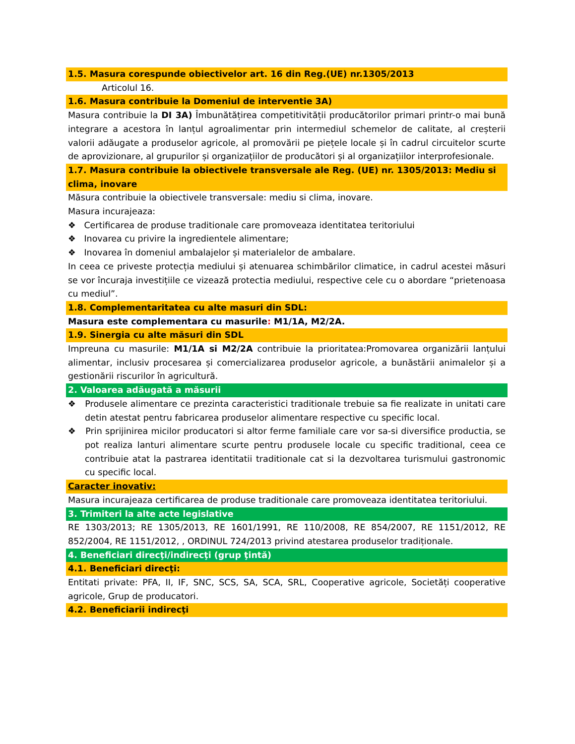1.5. Masura corespunde obiectivelor art. 16 din Reg.(UE) nr.1305/2013
Articolul 16.
1.6. Masura contribuie la Domeniul de interventie 3A)
Masura contribuie la DI 3A) Îmbunătățirea competitivității producătorilor primari printr-o mai bună integrare a acestora în lanțul agroalimentar prin intermediul schemelor de calitate, al creșterii valorii adăugate a produselor agricole, al promovării pe piețele locale și în cadrul circuitelor scurte de aprovizionare, al grupurilor și organizațiilor de producători și al organizațiilor interprofesionale.
1.7. Masura contribuie la obiectivele transversale ale Reg. (UE) nr. 1305/2013: Mediu si clima, inovare
Măsura contribuie la obiectivele transversale: mediu si clima, inovare.
Masura incurajeaza:
❖ Certificarea de produse traditionale care promoveaza identitatea teritoriului
❖ Inovarea cu privire la ingredientele alimentare;
❖ Inovarea în domeniul ambalajelor și materialelor de ambalare.
In ceea ce priveste protecția mediului și atenuarea schimbărilor climatice, in cadrul acestei măsuri se vor încuraja investițiile ce vizează protectia mediului, respective cele cu o abordare “prietenoasa cu mediul”.
1.8. Complementaritatea cu alte masuri din SDL:
Masura este complementara cu masurile: M1/1A, M2/2A.
1.9. Sinergia cu alte măsuri din SDL
Impreuna cu masurile: M1/1A si M2/2A contribuie la prioritatea:Promovarea organizării lanțului alimentar, inclusiv procesarea și comercializarea produselor agricole, a bunăstării animalelor și a gestionării riscurilor în agricultură.
2. Valoarea adăugată a măsurii
❖ Produsele alimentare ce prezinta caracteristici traditionale trebuie sa fie realizate in unitati care detin atestat pentru fabricarea produselor alimentare respective cu specific local.
❖ Prin sprijinirea micilor producatori si altor ferme familiale care vor sa-si diversifice productia, se pot realiza lanturi alimentare scurte pentru produsele locale cu specific traditional, ceea ce contribuie atat la pastrarea identitatii traditionale cat si la dezvoltarea turismului gastronomic cu specific local.
Caracter inovativ:
Masura incurajeaza certificarea de produse traditionale care promoveaza identitatea teritoriului.
3. Trimiteri la alte acte legislative
RE 1303/2013; RE 1305/2013, RE 1601/1991, RE 110/2008, RE 854/2007, RE 1151/2012, RE 852/2004, RE 1151/2012, , ORDINUL 724/2013 privind atestarea produselor tradiționale.
4. Beneficiari direcţi/indirecţi (grup ţintă)
4.1. Beneficiari direcţi:
Entitati private: PFA, II, IF, SNC, SCS, SA, SCA, SRL, Cooperative agricole, Societăți cooperative agricole, Grup de producatori.
4.2. Beneficiarii indirecţi